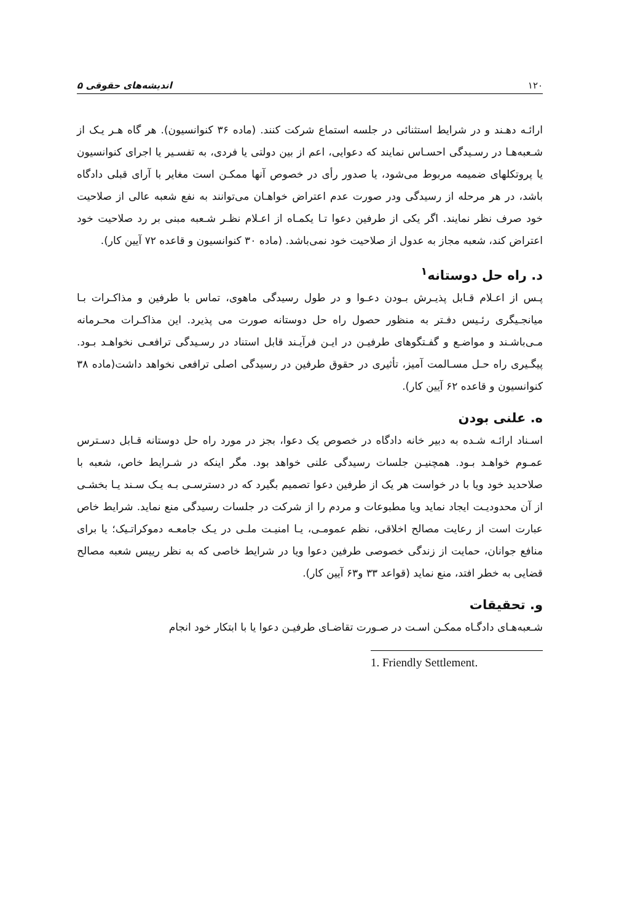۱۲۰ اندیشه‌های حقوقی ۵
ارائـه دهـند و در شرایط استثنائی در جلسه استماع شرکت کنند. (ماده ۳۶ کنوانسیون). هر گاه هـر یـک از شـعبه‌هـا در رسـیدگی احسـاس نمایند که دعوایی، اعم از بین دولتی یا فردی، به تفسـیر یا اجرای کنوانسیون یا پروتکلهای ضمیمه مربوط می‌شود، یا صدور رأی در خصوص آنها ممکـن است مغایر با آرای قبلی دادگاه باشد، در هر مرحله از رسیدگی ودر صورت عدم اعتراض خواهـان می‌توانند به نفع شعبه عالی از صلاحیت خود صرف نظر نمایند. اگر یکی از طرفین دعوا تـا یکمـاه از اعـلام نظـر شـعبه مبنی بر رد صلاحیت خود اعتراض کند، شعبه مجاز به عدول از صلاحیت خود نمی‌باشد. (ماده ۳۰ کنوانسیون و قاعده ۷۲ آیین کار).
د. راه حل دوستانه<sup>۱</sup>
پـس از اعـلام قـابل پذیـرش بـودن دعـوا و در طول رسیدگی ماهوی، تماس با طرفین و مذاکـرات بـا میانجـیگری رئـیس دفـتر به منظور حصول راه حل دوستانه صورت می پذیرد. این مذاکـرات محـرمانه مـی‌باشـند و مواضـع و گفـتگوهای طرفیـن در ایـن فرآیـند قابل استناد در رسـیدگی ترافعـی نخواهـد بـود. پیگـیری راه حـل مسـالمت آمیز، تأثیری در حقوق طرفین در رسیدگی اصلی ترافعی نخواهد داشت(ماده ۳۸ کنوانسیون و قاعده ۶۲ آیین کار).
ه. علنی بودن
اسـناد ارائـه شـده به دبیر خانه دادگاه در خصوص یک دعوا، بجز در مورد راه حل دوستانه قـابل دسـترس عمـوم خواهـد بـود. همچنیـن جلسات رسیدگی علنی خواهد بود. مگر اینکه در شـرایط خاص، شعبه با صلاحدید خود ویا با در خواست هر یک از طرفین دعوا تصمیم بگیرد که در دسترسـی بـه یـک سـند یـا بخشـی از آن محدودیـت ایجاد نماید ویا مطبوعات و مردم را از شرکت در جلسات رسیدگی منع نماید. شرایط خاص عبارت است از رعایت مصالح اخلاقی، نظم عمومـی، یـا امنیـت ملـی در یـک جامعـه دموکراتـیک؛ یا برای منافع جوانان، حمایت از زندگی خصوصی طرفین دعوا ویا در شرایط خاصی که به نظر رییس شعبه مصالح قضایی به خطر افتد، منع نماید (قواعد ۳۳ و۶۳ آیین کار).
و. تحقیقات
شـعبه‌هـای دادگـاه ممکـن اسـت در صـورت تقاضـای طرفیـن دعوا یا با ابتکار خود انجام
1. Friendly Settlement.